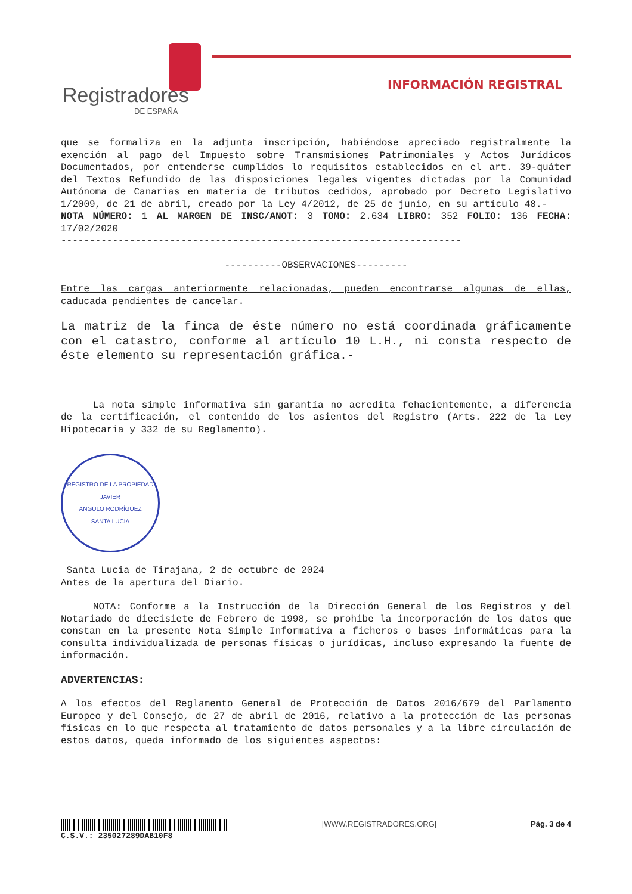Registradores
DE ESPAÑA
INFORMACIÓN REGISTRAL
que se formaliza en la adjunta inscripción, habiéndose apreciado registralmente la exención al pago del Impuesto sobre Transmisiones Patrimoniales y Actos Jurídicos Documentados, por entenderse cumplidos lo requisitos establecidos en el art. 39-quáter del Textos Refundido de las disposiciones legales vigentes dictadas por la Comunidad Autónoma de Canarias en materia de tributos cedidos, aprobado por Decreto Legislativo 1/2009, de 21 de abril, creado por la Ley 4/2012, de 25 de junio, en su artículo 48.-
NOTA NÚMERO: 1 AL MARGEN DE INSC/ANOT: 3 TOMO: 2.634 LIBRO: 352 FOLIO: 136 FECHA: 17/02/2020
----------------------------------------------------------------------
----------OBSERVACIONES---------
Entre las cargas anteriormente relacionadas, pueden encontrarse algunas de ellas, caducada pendientes de cancelar.
La matriz de la finca de éste número no está coordinada gráficamente con el catastro, conforme al artículo 10 L.H., ni consta respecto de éste elemento su representación gráfica.-
La nota simple informativa sin garantía no acredita fehacientemente, a diferencia de la certificación, el contenido de los asientos del Registro (Arts. 222 de la Ley Hipotecaria y 332 de su Reglamento).
REGISTRO DE LA PROPIEDAD
JAVIER
ANGULO RODRÍGUEZ
SANTA LUCIA
Santa Lucia de Tirajana, 2 de octubre de 2024
Antes de la apertura del Diario.
NOTA: Conforme a la Instrucción de la Dirección General de los Registros y del Notariado de diecisiete de Febrero de 1998, se prohibe la incorporación de los datos que constan en la presente Nota Simple Informativa a ficheros o bases informáticas para la consulta individualizada de personas físicas o jurídicas, incluso expresando la fuente de información.
ADVERTENCIAS:
A los efectos del Reglamento General de Protección de Datos 2016/679 del Parlamento Europeo y del Consejo, de 27 de abril de 2016, relativo a la protección de las personas físicas en lo que respecta al tratamiento de datos personales y a la libre circulación de estos datos, queda informado de los siguientes aspectos:
C.S.V.: 235027289DAB10F8 |WWW.REGISTRADORES.ORG| Pág. 3 de 4